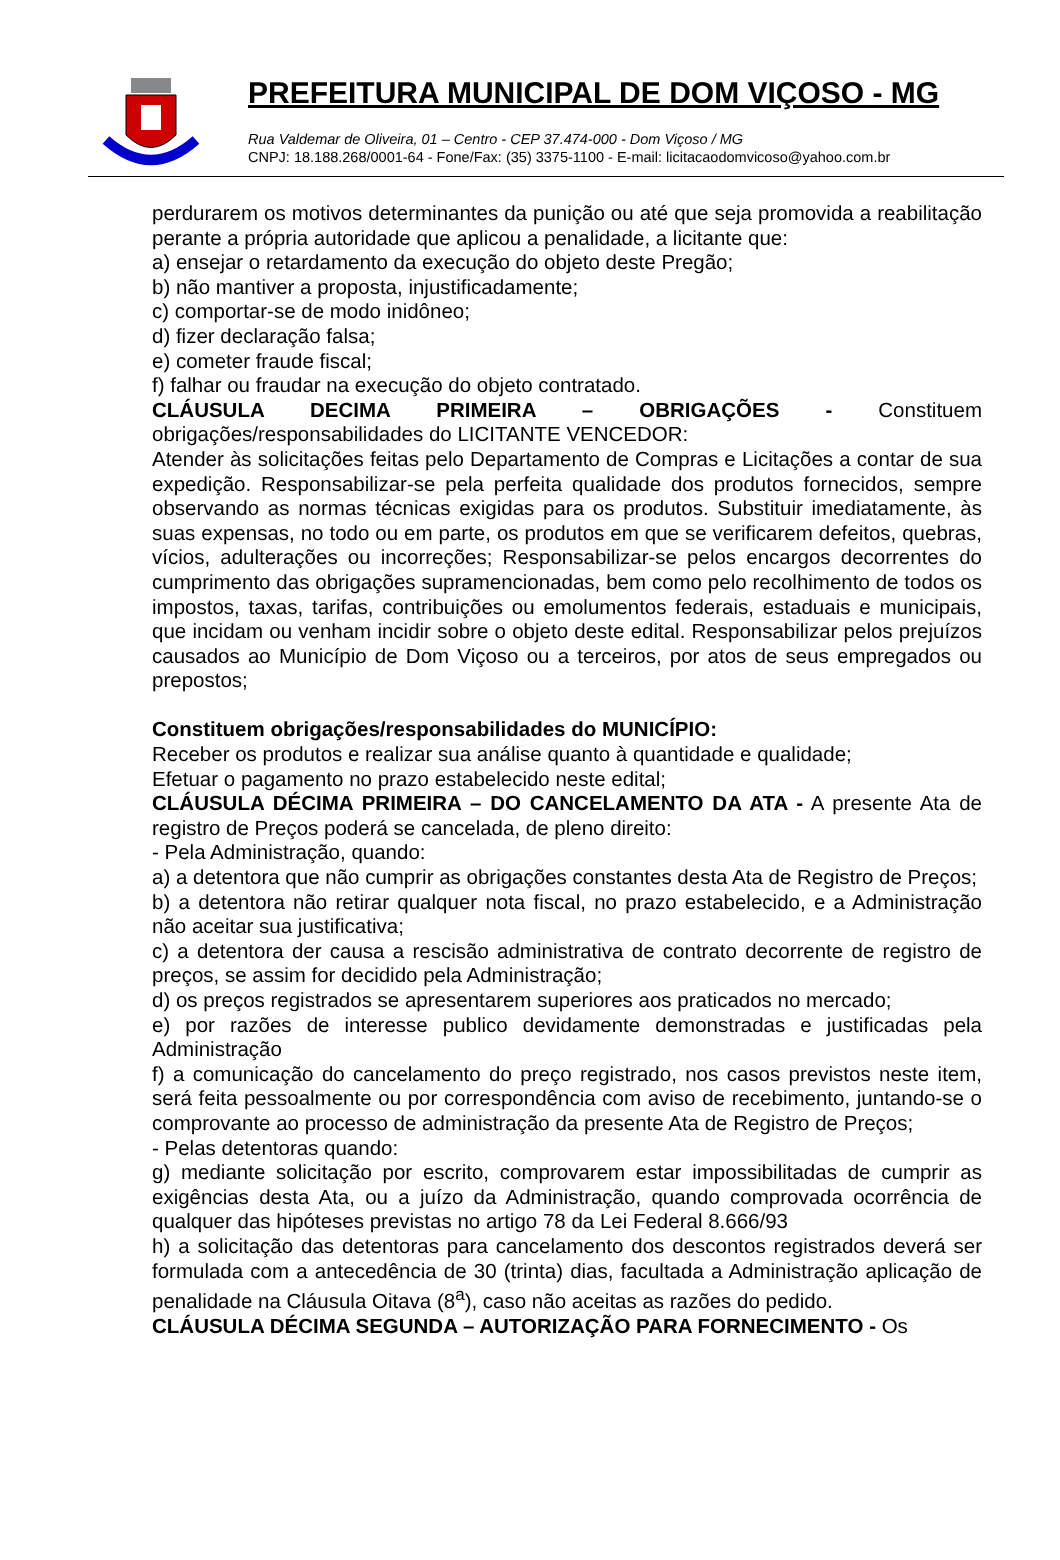PREFEITURA MUNICIPAL DE DOM VIÇOSO - MG
Rua Valdemar de Oliveira, 01 – Centro - CEP 37.474-000 - Dom Viçoso / MG
CNPJ: 18.188.268/0001-64 - Fone/Fax: (35) 3375-1100 - E-mail: licitacaodomvicoso@yahoo.com.br
perdurarem os motivos determinantes da punição ou até que seja promovida a reabilitação perante a própria autoridade que aplicou a penalidade, a licitante que:
a) ensejar o retardamento da execução do objeto deste Pregão;
b) não mantiver a proposta, injustificadamente;
c) comportar-se de modo inidôneo;
d) fizer declaração falsa;
e) cometer fraude fiscal;
f) falhar ou fraudar na execução do objeto contratado.
CLÁUSULA DECIMA PRIMEIRA – OBRIGAÇÕES - Constituem obrigações/responsabilidades do LICITANTE VENCEDOR:
Atender às solicitações feitas pelo Departamento de Compras e Licitações a contar de sua expedição. Responsabilizar-se pela perfeita qualidade dos produtos fornecidos, sempre observando as normas técnicas exigidas para os produtos. Substituir imediatamente, às suas expensas, no todo ou em parte, os produtos em que se verificarem defeitos, quebras, vícios, adulterações ou incorreções; Responsabilizar-se pelos encargos decorrentes do cumprimento das obrigações supramencionadas, bem como pelo recolhimento de todos os impostos, taxas, tarifas, contribuições ou emolumentos federais, estaduais e municipais, que incidam ou venham incidir sobre o objeto deste edital. Responsabilizar pelos prejuízos causados ao Município de Dom Viçoso ou a terceiros, por atos de seus empregados ou prepostos;
Constituem obrigações/responsabilidades do MUNICÍPIO:
Receber os produtos e realizar sua análise quanto à quantidade e qualidade;
Efetuar o pagamento no prazo estabelecido neste edital;
CLÁUSULA DÉCIMA PRIMEIRA – DO CANCELAMENTO DA ATA - A presente Ata de registro de Preços poderá se cancelada, de pleno direito:
- Pela Administração, quando:
a) a detentora que não cumprir as obrigações constantes desta Ata de Registro de Preços;
b) a detentora não retirar qualquer nota fiscal, no prazo estabelecido, e a Administração não aceitar sua justificativa;
c) a detentora der causa a rescisão administrativa de contrato decorrente de registro de preços, se assim for decidido pela Administração;
d) os preços registrados se apresentarem superiores aos praticados no mercado;
e) por razões de interesse publico devidamente demonstradas e justificadas pela Administração
f) a comunicação do cancelamento do preço registrado, nos casos previstos neste item, será feita pessoalmente ou por correspondência com aviso de recebimento, juntando-se o comprovante ao processo de administração da presente Ata de Registro de Preços;
- Pelas detentoras quando:
g) mediante solicitação por escrito, comprovarem estar impossibilitadas de cumprir as exigências desta Ata, ou a juízo da Administração, quando comprovada ocorrência de qualquer das hipóteses previstas no artigo 78 da Lei Federal 8.666/93
h) a solicitação das detentoras para cancelamento dos descontos registrados deverá ser formulada com a antecedência de 30 (trinta) dias, facultada a Administração aplicação de penalidade na Cláusula Oitava (8<sup>a</sup>), caso não aceitas as razões do pedido.
CLÁUSULA DÉCIMA SEGUNDA – AUTORIZAÇÃO PARA FORNECIMENTO - Os